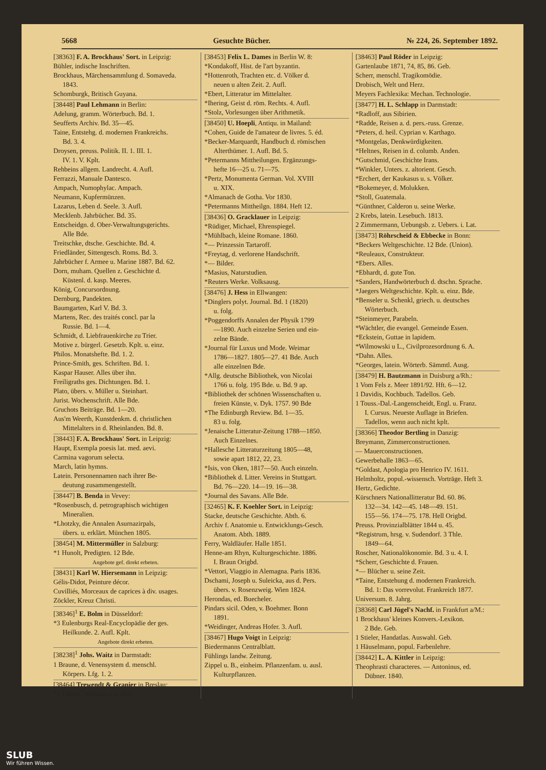5668 Gesuchte Bücher. № 224, 26. September 1892.
[38363] F. A. Brockhaus' Sort. in Leipzig:
Bühler, indische Inschriften.
Brockhaus, Märchensammlung d. Somaveda.
1843.
Schomburgk, Britisch Guyana.
[38448] Paul Lehmann in Berlin:
Adelung, gramm. Wörterbuch. Bd. 1.
Seufferts Archiv. Bd. 35—45.
Taine, Entstehg. d. modernen Frankreichs.
Bd. 3. 4.
Droysen, preuss. Politik. II. 1. III. 1.
IV. 1. V. Kplt.
Rehbeins allgem. Landrecht. 4. Aufl.
Ferrazzi, Manuale Dantesco.
Ampach, Numophylac. Ampach.
Neumann, Kupfermünzen.
Lazarus, Leben d. Seele. 3. Aufl.
Mecklenb. Jahrbücher. Bd. 35.
Entscheidgn. d. Ober-Verwaltungsgerichts.
Alle Bde.
Treitschke, dtsche. Geschichte. Bd. 4.
Friedländer, Sittengesch. Roms. Bd. 3.
Jahrbücher f. Armee u. Marine 1887. Bd. 62.
Dorn, muham. Quellen z. Geschichte d.
Küstenl. d. kasp. Meeres.
König, Concursordnung.
Dernburg, Pandekten.
Baumgarten, Karl V. Bd. 3.
Martens, Rec. des traités concl. par la
Russie. Bd. 1—4.
Schmidt, d. Liebfrauenkirche zu Trier.
Motive z. bürgerl. Gesetzb. Kplt. u. einz.
Philos. Monatshefte. Bd. 1. 2.
Prince-Smith, ges. Schriften. Bd. 1.
Kaspar Hauser. Alles über ihn.
Freiligraths ges. Dichtungen. Bd. 1.
Plato, übers. v. Müller u. Steinhart.
Jurist. Wochenschrift. Alle Bde.
Gruchots Beiträge. Bd. 1—20.
Aus'm Weerth, Kunstdenkm. d. christlichen
Mittelalters in d. Rheinlanden. Bd. 8.
[38443] F. A. Brockhaus' Sort. in Leipzig:
Haupt, Exempla poesis lat. med. aevi.
Carmina vagorum selecta.
March, latin hymns.
Latein. Personennamen nach ihrer Be-
deutung zusammengestellt.
[38447] B. Benda in Vevey:
*Rosenbusch, d. petrographisch wichtigen
Mineralien.
*Lhotzky, die Annalen Asurnazirpals,
übers. u. erklärt. München 1805.
[38454] M. Mittermüller in Salzburg:
*1 Hunolt, Predigten. 12 Bde.
Angebote gef. direkt erbeten.
[38431] Karl W. Hiersemann in Leipzig:
Gélis-Didot, Peinture décor.
Cuvilliés, Morceaux de caprices à div. usages.
Zöckler, Kreuz Christi.
[38346]<sup>1</sup> E. Bolm in Düsseldorf:
*3 Eulenburgs Real-Encyclopädie der ges.
Heilkunde. 2. Aufl. Kplt.
Angebote direkt erbeten.
[38238]<sup>1</sup> Johs. Waitz in Darmstadt:
1 Braune, d. Venensystem d. menschl.
Körpers. Lfg. 1. 2.
[38464] Trewendt & Granier in Breslau:
*1 Lüders, Willisen u. s. Zeit.
[38453] Felix L. Dames in Berlin W. 8:
*Kondakoff, Hist. de l'art byzantin.
*Hottenroth, Trachten etc. d. Völker d.
neuen u alten Zeit. 2. Aufl.
*Ebert, Litteratur im Mittelalter.
*Ihering, Geist d. röm. Rechts. 4. Aufl.
*Stolz, Vorlesungen über Arithmetik.
[38450] U. Hoepli, Antiqu. in Mailand:
*Cohen, Guide de l'amateur de livres. 5. éd.
*Becker-Marquardt, Handbuch d. römischen
Alterthümer. 1. Aufl. Bd. 5.
*Petermanns Mittheilungen. Ergänzungs-
hefte 16—25 u. 71—75.
*Pertz, Monumenta German. Vol. XVIII
u. XIX.
*Almanach de Gotha. Vor 1830.
*Petermanns Mittheilgn. 1884. Heft 12.
[38436] O. Gracklauer in Leipzig:
*Rüdiger, Michael, Ehrenspiegel.
*Mühlbach, kleine Romane. 1860.
*— Prinzessin Tartaroff.
*Freytag, d. verlorene Handschrift.
*— Bilder.
*Masius, Naturstudien.
*Reuters Werke. Volksausg.
[38476] J. Hess in Ellwangen:
*Dinglers polyt. Journal. Bd. 1 (1820)
u. folg.
*Poggendorffs Annalen der Physik 1799
—1890. Auch einzelne Serien und ein-
zelne Bände.
*Journal für Luxus und Mode. Weimar
1786—1827. 1805—27. 41 Bde. Auch
alle einzelnen Bde.
*Allg. deutsche Bibliothek, von Nicolai
1766 u. folg. 195 Bde. u. Bd. 9 ap.
*Bibliothek der schönen Wissenschaften u.
freien Künste, v. Dyk. 1757. 90 Bde
*The Edinburgh Review. Bd. 1—35.
83 u. folg.
*Jenaische Litteratur-Zeitung 1788—1850.
Auch Einzelnes.
*Hallesche Litteraturzeitung 1805—48,
sowie apart 1812, 22, 23.
*Isis, von Oken, 1817—50. Auch einzeln.
*Bibliothek d. Litter. Vereins in Stuttgart.
Bd. 76—220. 14—19. 16—38.
*Journal des Savans. Alle Bde.
[32465] K. F. Koehler Sort. in Leipzig:
Stacke, deutsche Geschichte. Abth. 6.
Archiv f. Anatomie u. Entwicklungs-Gesch.
Anatom. Abth. 1889.
Ferry, Waldläufer. Halle 1851.
Henne-am Rhyn, Kulturgeschichte. 1886.
I. Braun Origbd.
*Vettori, Viaggio in Alemagna. Paris 1836.
Dschami, Joseph u. Suleicka, aus d. Pers.
übers. v. Rosenzweig. Wien 1824.
Herondas, ed. Buecheler.
Pindars sicil. Oden, v. Boehmer. Bonn
1891.
*Weidinger, Andreas Hofer. 3. Aufl.
[38467] Hugo Voigt in Leipzig:
Biedermanns Centralblatt.
Fühlings landw. Zeitung.
Zippel u. B., einheim. Pflanzenfam. u. ausl.
Kulturpflanzen.
[38463] Paul Röder in Leipzig:
Gartenlaube 1871, 74, 85, 86. Geb.
Scherr, menschl. Tragikomödie.
Drobisch, Welt und Herz.
Meyers Fachlexika: Mechan. Technologie.
[38477] H. L. Schlapp in Darmstadt:
*Radloff, aus Sibirien.
*Radde, Reisen a. d. pers.-russ. Grenze.
*Peters, d. heil. Cyprian v. Karthago.
*Montgelas, Denkwürdigkeiten.
*Heltnes, Reisen in d. columb. Anden.
*Gutschmid, Geschichte Irans.
*Winkler, Unters. z. altorient. Gesch.
*Erchert, der Kaukasus u. s. Völker.
*Bokemeyer, d. Molukken.
*Stoll, Guatemala.
*Günthner, Calderon u. seine Werke.
2 Krebs, latein. Lesebuch. 1813.
2 Zimmermann, Uebungsb. z. Uebers. i. Lat.
[38473] Röhrscheid & Ebbecke in Bonn:
*Beckers Weltgeschichte. 12 Bde. (Union).
*Reuleaux, Construkteur.
*Ebers. Alles.
*Ebhardt, d. gute Ton.
*Sanders, Handwörterbuch d. dtschn. Sprache.
*Jaegers Weltgeschichte. Kplt. u. einz. Bde.
*Benseler u. Schenkl, griech. u. deutsches
Wörterbuch.
*Steinmeyer, Parabeln.
*Wächtler, die evangel. Gemeinde Essen.
*Eckstein, Guttae in lapidem.
*Wilmowski u L., Civilprozesordnung 6. A.
*Dahn. Alles.
*Georges, latein. Wörterb. Sämmtl. Ausg.
[38479] H. Bautzmann in Duisburg a/Rh.:
1 Vom Fels z. Meer 1891/92. Hft. 6—12.
1 Davidis, Kochbuch. Tadellos. Geb.
1 Touss.-Dal.-Langenscheidt, Engl. u. Franz.
I. Cursus. Neueste Auflage in Briefen.
Tadellos, wenn auch nicht kplt.
[38366] Theodor Bertling in Danzig:
Breymann, Zimmerconstructionen.
— Mauerconstructionen.
Gewerbehalle 1863—65.
*Goldast, Apologia pro Henrico IV. 1611.
Helmholtz, popul.-wissensch. Vorträge. Heft 3.
Hertz, Gedichte.
Kürschners Nationallitteratur Bd. 60. 86.
132—34. 142—45. 148—49. 151.
155—56. 174—75. 178. Hell Origbd.
Preuss. Provinzialblätter 1844 u. 45.
*Registrum, hrsg. v. Sudendorf. 3 Thle.
1849—64.
Roscher, Nationalökonomie. Bd. 3 u. 4. I.
*Scherr, Geschichte d. Frauen.
*— Blücher u. seine Zeit.
*Taine, Entstehung d. modernen Frankreich.
Bd. 1: Das vorrevolut. Frankreich 1877.
Universum. 8. Jahrg.
[38368] Carl Jügel's Nachf. in Frankfurt a/M.:
1 Brockhaus' kleines Konvers.-Lexikon.
2 Bde. Geb.
1 Stieler, Handatlas. Auswahl. Geb.
1 Häuselmann, popul. Farbenlehre.
[38442] L. A. Kittler in Leipzig:
Theophrasti characteres. — Antoninus, ed.
Dübner. 1840.
SLUB
Wir führen Wissen.